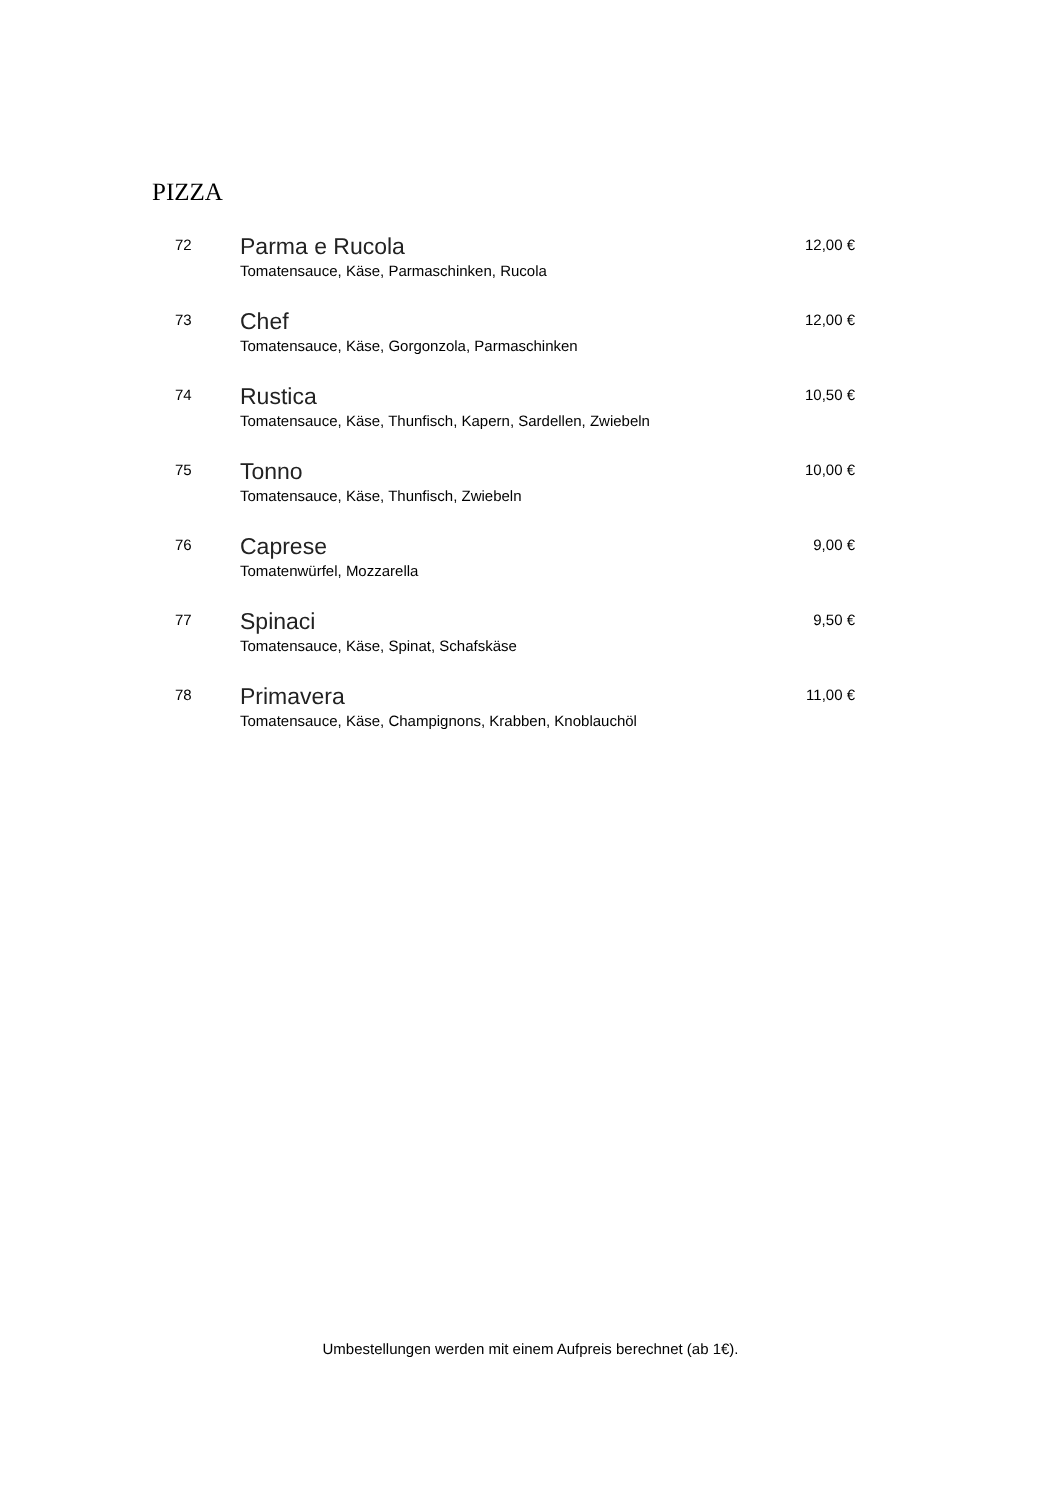PIZZA
72
Parma e Rucola
Tomatensauce, Käse, Parmaschinken, Rucola
12,00 €
73
Chef
Tomatensauce, Käse, Gorgonzola, Parmaschinken
12,00 €
74
Rustica
Tomatensauce, Käse, Thunfisch, Kapern, Sardellen, Zwiebeln
10,50 €
75
Tonno
Tomatensauce, Käse, Thunfisch, Zwiebeln
10,00 €
76
Caprese
Tomatenwürfel, Mozzarella
9,00 €
77
Spinaci
Tomatensauce, Käse, Spinat, Schafskäse
9,50 €
78
Primavera
Tomatensauce, Käse, Champignons, Krabben, Knoblauchöl
11,00 €
Umbestellungen werden mit einem Aufpreis berechnet (ab 1€).